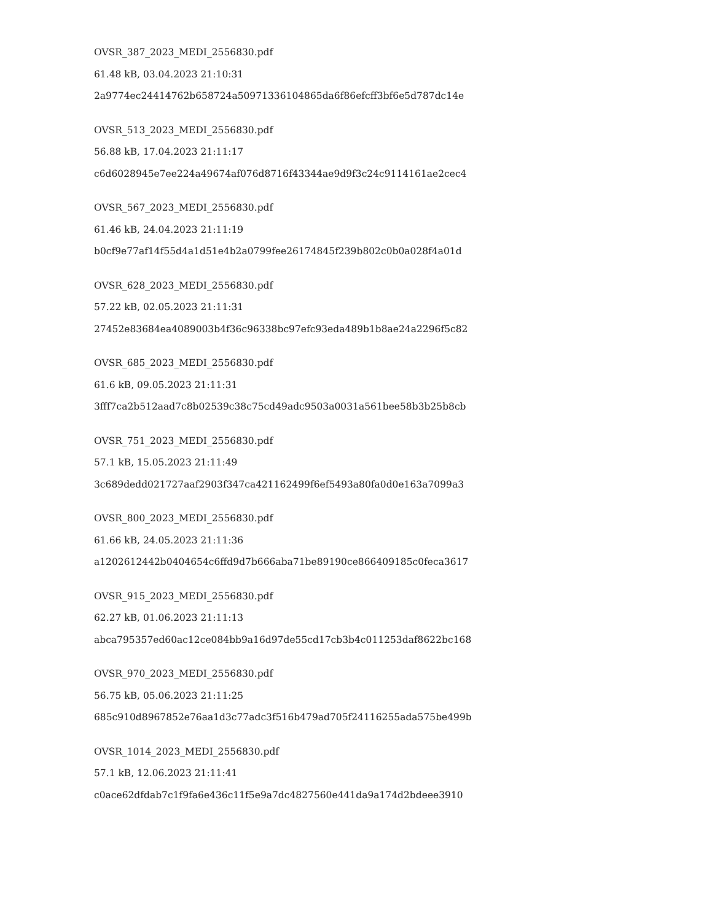OVSR_387_2023_MEDI_2556830.pdf
61.48 kB, 03.04.2023 21:10:31
2a9774ec24414762b658724a50971336104865da6f86efcff3bf6e5d787dc14e
OVSR_513_2023_MEDI_2556830.pdf
56.88 kB, 17.04.2023 21:11:17
c6d6028945e7ee224a49674af076d8716f43344ae9d9f3c24c9114161ae2cec4
OVSR_567_2023_MEDI_2556830.pdf
61.46 kB, 24.04.2023 21:11:19
b0cf9e77af14f55d4a1d51e4b2a0799fee26174845f239b802c0b0a028f4a01d
OVSR_628_2023_MEDI_2556830.pdf
57.22 kB, 02.05.2023 21:11:31
27452e83684ea4089003b4f36c96338bc97efc93eda489b1b8ae24a2296f5c82
OVSR_685_2023_MEDI_2556830.pdf
61.6 kB, 09.05.2023 21:11:31
3fff7ca2b512aad7c8b02539c38c75cd49adc9503a0031a561bee58b3b25b8cb
OVSR_751_2023_MEDI_2556830.pdf
57.1 kB, 15.05.2023 21:11:49
3c689dedd021727aaf2903f347ca421162499f6ef5493a80fa0d0e163a7099a3
OVSR_800_2023_MEDI_2556830.pdf
61.66 kB, 24.05.2023 21:11:36
a1202612442b0404654c6ffd9d7b666aba71be89190ce866409185c0feca3617
OVSR_915_2023_MEDI_2556830.pdf
62.27 kB, 01.06.2023 21:11:13
abca795357ed60ac12ce084bb9a16d97de55cd17cb3b4c011253daf8622bc168
OVSR_970_2023_MEDI_2556830.pdf
56.75 kB, 05.06.2023 21:11:25
685c910d8967852e76aa1d3c77adc3f516b479ad705f24116255ada575be499b
OVSR_1014_2023_MEDI_2556830.pdf
57.1 kB, 12.06.2023 21:11:41
c0ace62dfdab7c1f9fa6e436c11f5e9a7dc4827560e441da9a174d2bdeee3910